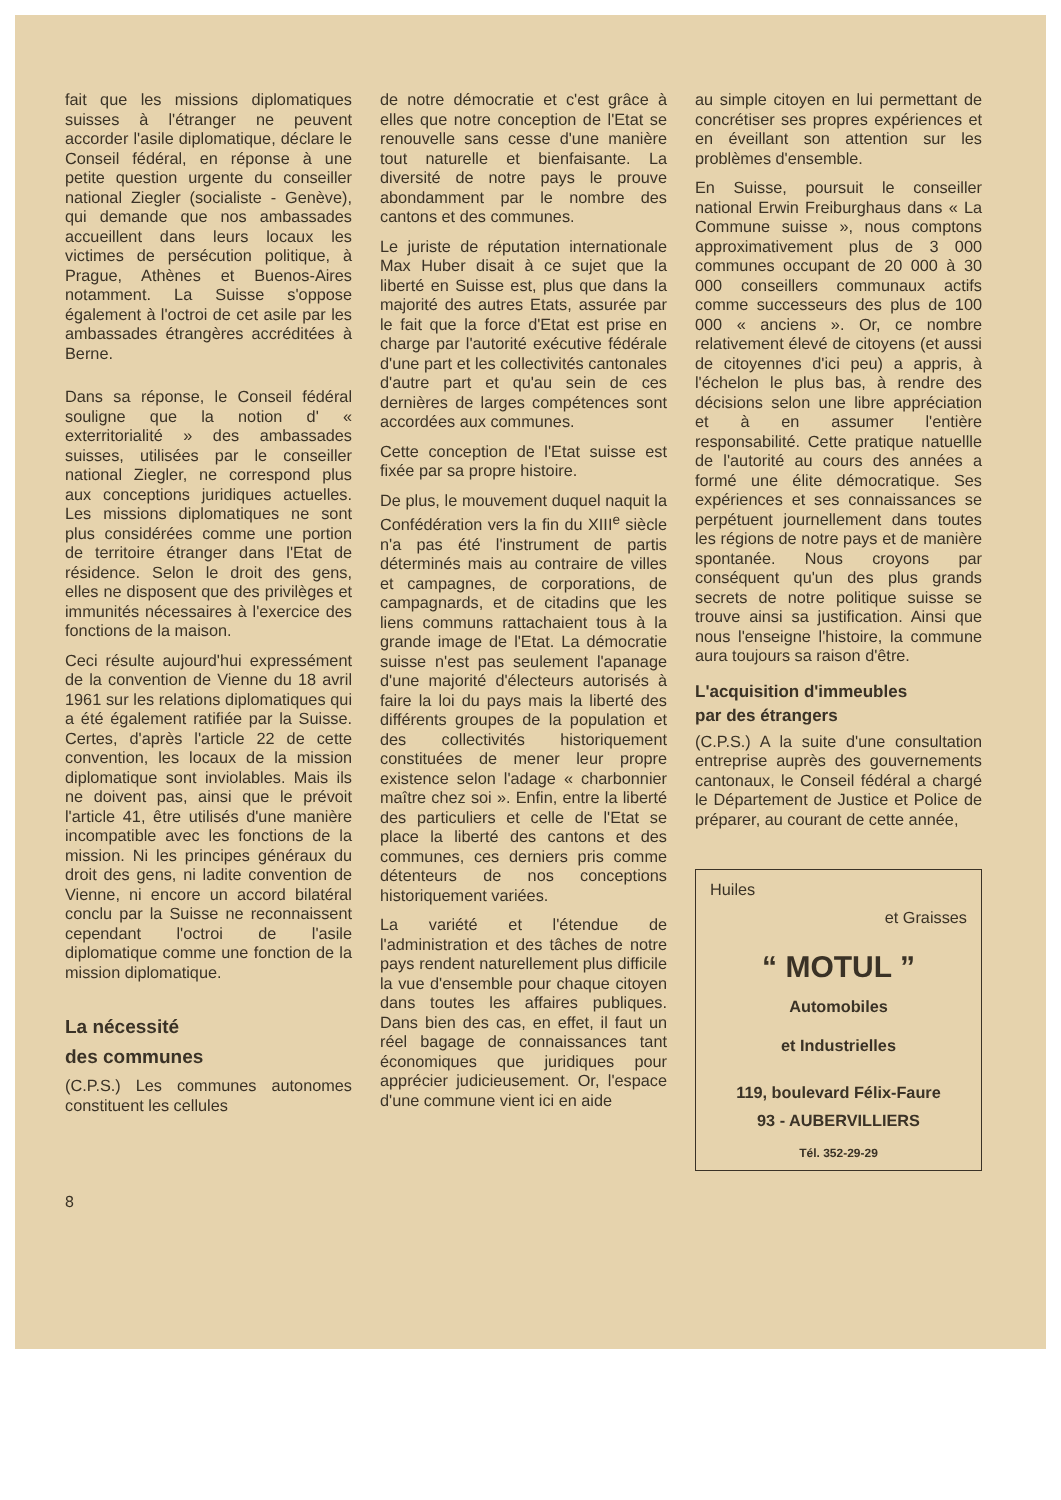fait que les missions diplomatiques suisses à l'étranger ne peuvent accorder l'asile diplomatique, déclare le Conseil fédéral, en réponse à une petite question urgente du conseiller national Ziegler (socialiste - Genève), qui demande que nos ambassades accueillent dans leurs locaux les victimes de persécution politique, à Prague, Athènes et Buenos-Aires notamment. La Suisse s'oppose également à l'octroi de cet asile par les ambassades étrangères accréditées à Berne.
Dans sa réponse, le Conseil fédéral souligne que la notion d' « exterritorialité » des ambassades suisses, utilisées par le conseiller national Ziegler, ne correspond plus aux conceptions juridiques actuelles. Les missions diplomatiques ne sont plus considérées comme une portion de territoire étranger dans l'Etat de résidence. Selon le droit des gens, elles ne disposent que des privilèges et immunités nécessaires à l'exercice des fonctions de la maison.
Ceci résulte aujourd'hui expressément de la convention de Vienne du 18 avril 1961 sur les relations diplomatiques qui a été également ratifiée par la Suisse. Certes, d'après l'article 22 de cette convention, les locaux de la mission diplomatique sont inviolables. Mais ils ne doivent pas, ainsi que le prévoit l'article 41, être utilisés d'une manière incompatible avec les fonctions de la mission. Ni les principes généraux du droit des gens, ni ladite convention de Vienne, ni encore un accord bilatéral conclu par la Suisse ne reconnaissent cependant l'octroi de l'asile diplomatique comme une fonction de la mission diplomatique.
La nécessité
des communes
(C.P.S.) Les communes autonomes constituent les cellules
de notre démocratie et c'est grâce à elles que notre conception de l'Etat se renouvelle sans cesse d'une manière tout naturelle et bienfaisante. La diversité de notre pays le prouve abondamment par le nombre des cantons et des communes.
Le juriste de réputation internationale Max Huber disait à ce sujet que la liberté en Suisse est, plus que dans la majorité des autres Etats, assurée par le fait que la force d'Etat est prise en charge par l'autorité exécutive fédérale d'une part et les collectivités cantonales d'autre part et qu'au sein de ces dernières de larges compétences sont accordées aux communes.
Cette conception de l'Etat suisse est fixée par sa propre histoire.
De plus, le mouvement duquel naquit la Confédération vers la fin du XIII<sup>e</sup> siècle n'a pas été l'instrument de partis déterminés mais au contraire de villes et campagnes, de corporations, de campagnards, et de citadins que les liens communs rattachaient tous à la grande image de l'Etat. La démocratie suisse n'est pas seulement l'apanage d'une majorité d'électeurs autorisés à faire la loi du pays mais la liberté des différents groupes de la population et des collectivités historiquement constituées de mener leur propre existence selon l'adage « charbonnier maître chez soi ». Enfin, entre la liberté des particuliers et celle de l'Etat se place la liberté des cantons et des communes, ces derniers pris comme détenteurs de nos conceptions historiquement variées.
La variété et l'étendue de l'administration et des tâches de notre pays rendent naturellement plus difficile la vue d'ensemble pour chaque citoyen dans toutes les affaires publiques. Dans bien des cas, en effet, il faut un réel bagage de connaissances tant économiques que juridiques pour apprécier judicieusement. Or, l'espace d'une commune vient ici en aide
au simple citoyen en lui permettant de concrétiser ses propres expériences et en éveillant son attention sur les problèmes d'ensemble.
En Suisse, poursuit le conseiller national Erwin Freiburghaus dans « La Commune suisse », nous comptons approximativement plus de 3 000 communes occupant de 20 000 à 30 000 conseillers communaux actifs comme successeurs des plus de 100 000 « anciens ». Or, ce nombre relativement élevé de citoyens (et aussi de citoyennes d'ici peu) a appris, à l'échelon le plus bas, à rendre des décisions selon une libre appréciation et à en assumer l'entière responsabilité. Cette pratique natuellle de l'autorité au cours des années a formé une élite démocratique. Ses expériences et ses connaissances se perpétuent journellement dans toutes les régions de notre pays et de manière spontanée. Nous croyons par conséquent qu'un des plus grands secrets de notre politique suisse se trouve ainsi sa justification. Ainsi que nous l'enseigne l'histoire, la commune aura toujours sa raison d'être.
L'acquisition d'immeubles
par des étrangers
(C.P.S.) A la suite d'une consultation entreprise auprès des gouvernements cantonaux, le Conseil fédéral a chargé le Département de Justice et Police de préparer, au courant de cette année,
Huiles
et Graisses
“ MOTUL ”
Automobiles
et Industrielles
119, boulevard Félix-Faure
93 - AUBERVILLIERS
Tél. 352-29-29
8